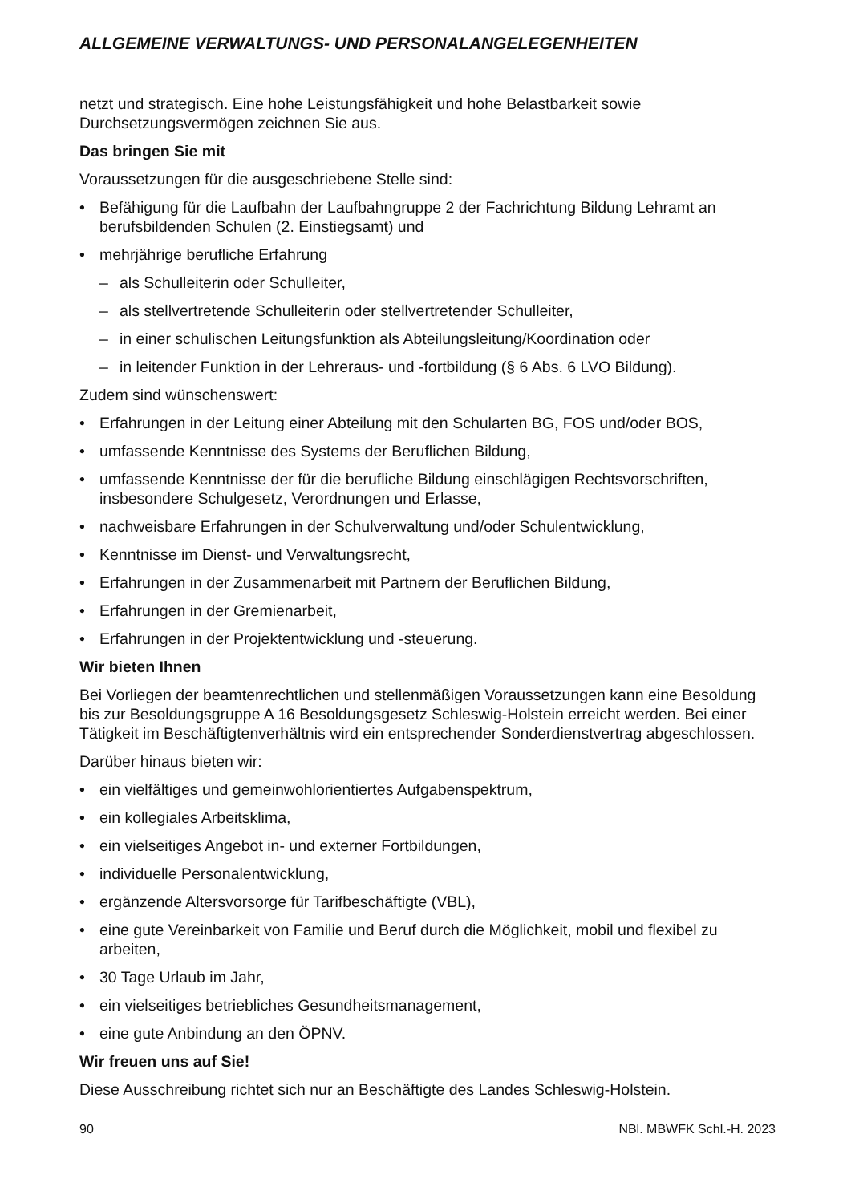ALLGEMEINE VERWALTUNGS- UND PERSONALANGELEGENHEITEN
netzt und strategisch. Eine hohe Leistungsfähigkeit und hohe Belastbarkeit sowie Durchsetzungsvermögen zeichnen Sie aus.
Das bringen Sie mit
Voraussetzungen für die ausgeschriebene Stelle sind:
• Befähigung für die Laufbahn der Laufbahngruppe 2 der Fachrichtung Bildung Lehramt an berufsbildenden Schulen (2. Einstiegsamt) und
• mehrjährige berufliche Erfahrung
– als Schulleiterin oder Schulleiter,
– als stellvertretende Schulleiterin oder stellvertretender Schulleiter,
– in einer schulischen Leitungsfunktion als Abteilungsleitung/Koordination oder
– in leitender Funktion in der Lehreraus- und -fortbildung (§ 6 Abs. 6 LVO Bildung).
Zudem sind wünschenswert:
• Erfahrungen in der Leitung einer Abteilung mit den Schularten BG, FOS und/oder BOS,
• umfassende Kenntnisse des Systems der Beruflichen Bildung,
• umfassende Kenntnisse der für die berufliche Bildung einschlägigen Rechtsvorschriften, insbesondere Schulgesetz, Verordnungen und Erlasse,
• nachweisbare Erfahrungen in der Schulverwaltung und/oder Schulentwicklung,
• Kenntnisse im Dienst- und Verwaltungsrecht,
• Erfahrungen in der Zusammenarbeit mit Partnern der Beruflichen Bildung,
• Erfahrungen in der Gremienarbeit,
• Erfahrungen in der Projektentwicklung und -steuerung.
Wir bieten Ihnen
Bei Vorliegen der beamtenrechtlichen und stellenmäßigen Voraussetzungen kann eine Besoldung bis zur Besoldungsgruppe A 16 Besoldungsgesetz Schleswig-Holstein erreicht werden. Bei einer Tätigkeit im Beschäftigtenverhältnis wird ein entsprechender Sonderdienstvertrag abgeschlossen.
Darüber hinaus bieten wir:
• ein vielfältiges und gemeinwohlorientiertes Aufgabenspektrum,
• ein kollegiales Arbeitsklima,
• ein vielseitiges Angebot in- und externer Fortbildungen,
• individuelle Personalentwicklung,
• ergänzende Altersvorsorge für Tarifbeschäftigte (VBL),
• eine gute Vereinbarkeit von Familie und Beruf durch die Möglichkeit, mobil und flexibel zu arbeiten,
• 30 Tage Urlaub im Jahr,
• ein vielseitiges betriebliches Gesundheitsmanagement,
• eine gute Anbindung an den ÖPNV.
Wir freuen uns auf Sie!
Diese Ausschreibung richtet sich nur an Beschäftigte des Landes Schleswig-Holstein.
90 NBl. MBWFK Schl.-H. 2023